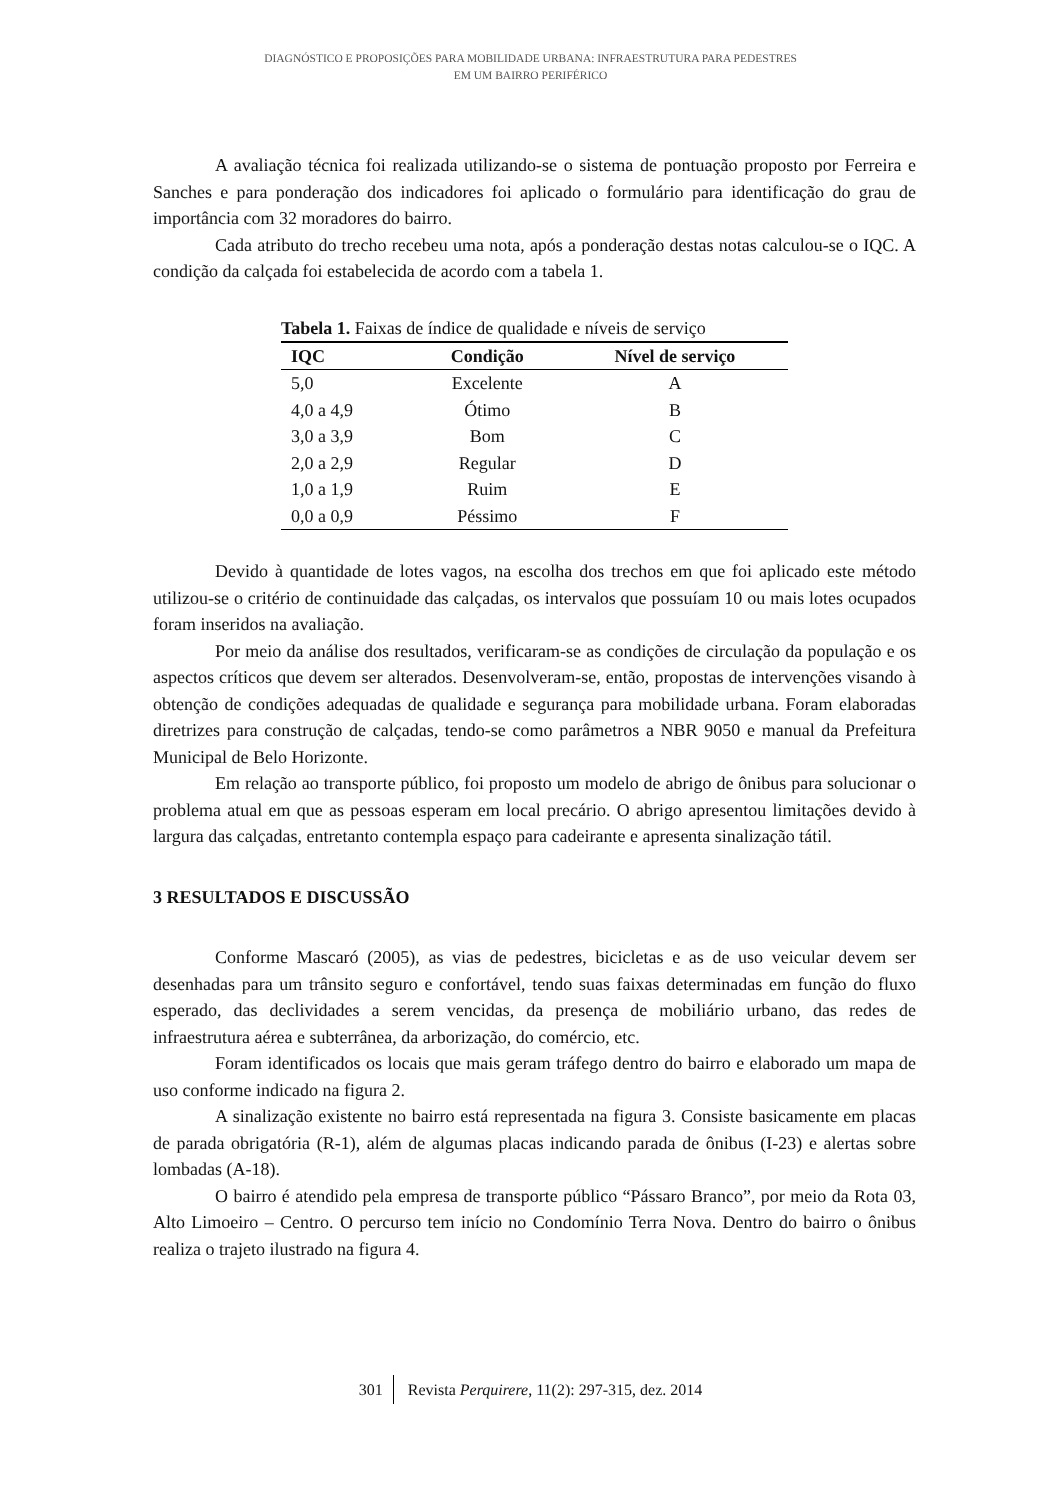DIAGNÓSTICO E PROPOSIÇÕES PARA MOBILIDADE URBANA: INFRAESTRUTURA PARA PEDESTRES
EM UM BAIRRO PERIFÉRICO
A avaliação técnica foi realizada utilizando-se o sistema de pontuação proposto por Ferreira e Sanches e para ponderação dos indicadores foi aplicado o formulário para identificação do grau de importância com 32 moradores do bairro.
Cada atributo do trecho recebeu uma nota, após a ponderação destas notas calculou-se o IQC. A condição da calçada foi estabelecida de acordo com a tabela 1.
Tabela 1. Faixas de índice de qualidade e níveis de serviço
| IQC | Condição | Nível de serviço |
| --- | --- | --- |
| 5,0 | Excelente | A |
| 4,0 a 4,9 | Ótimo | B |
| 3,0 a 3,9 | Bom | C |
| 2,0 a 2,9 | Regular | D |
| 1,0 a 1,9 | Ruim | E |
| 0,0 a 0,9 | Péssimo | F |
Devido à quantidade de lotes vagos, na escolha dos trechos em que foi aplicado este método utilizou-se o critério de continuidade das calçadas, os intervalos que possuíam 10 ou mais lotes ocupados foram inseridos na avaliação.
Por meio da análise dos resultados, verificaram-se as condições de circulação da população e os aspectos críticos que devem ser alterados. Desenvolveram-se, então, propostas de intervenções visando à obtenção de condições adequadas de qualidade e segurança para mobilidade urbana. Foram elaboradas diretrizes para construção de calçadas, tendo-se como parâmetros a NBR 9050 e manual da Prefeitura Municipal de Belo Horizonte.
Em relação ao transporte público, foi proposto um modelo de abrigo de ônibus para solucionar o problema atual em que as pessoas esperam em local precário. O abrigo apresentou limitações devido à largura das calçadas, entretanto contempla espaço para cadeirante e apresenta sinalização tátil.
3 RESULTADOS E DISCUSSÃO
Conforme Mascaró (2005), as vias de pedestres, bicicletas e as de uso veicular devem ser desenhadas para um trânsito seguro e confortável, tendo suas faixas determinadas em função do fluxo esperado, das declividades a serem vencidas, da presença de mobiliário urbano, das redes de infraestrutura aérea e subterrânea, da arborização, do comércio, etc.
Foram identificados os locais que mais geram tráfego dentro do bairro e elaborado um mapa de uso conforme indicado na figura 2.
A sinalização existente no bairro está representada na figura 3. Consiste basicamente em placas de parada obrigatória (R-1), além de algumas placas indicando parada de ônibus (I-23) e alertas sobre lombadas (A-18).
O bairro é atendido pela empresa de transporte público “Pássaro Branco”, por meio da Rota 03, Alto Limoeiro – Centro. O percurso tem início no Condomínio Terra Nova. Dentro do bairro o ônibus realiza o trajeto ilustrado na figura 4.
301 Revista Perquirere, 11(2): 297-315, dez. 2014